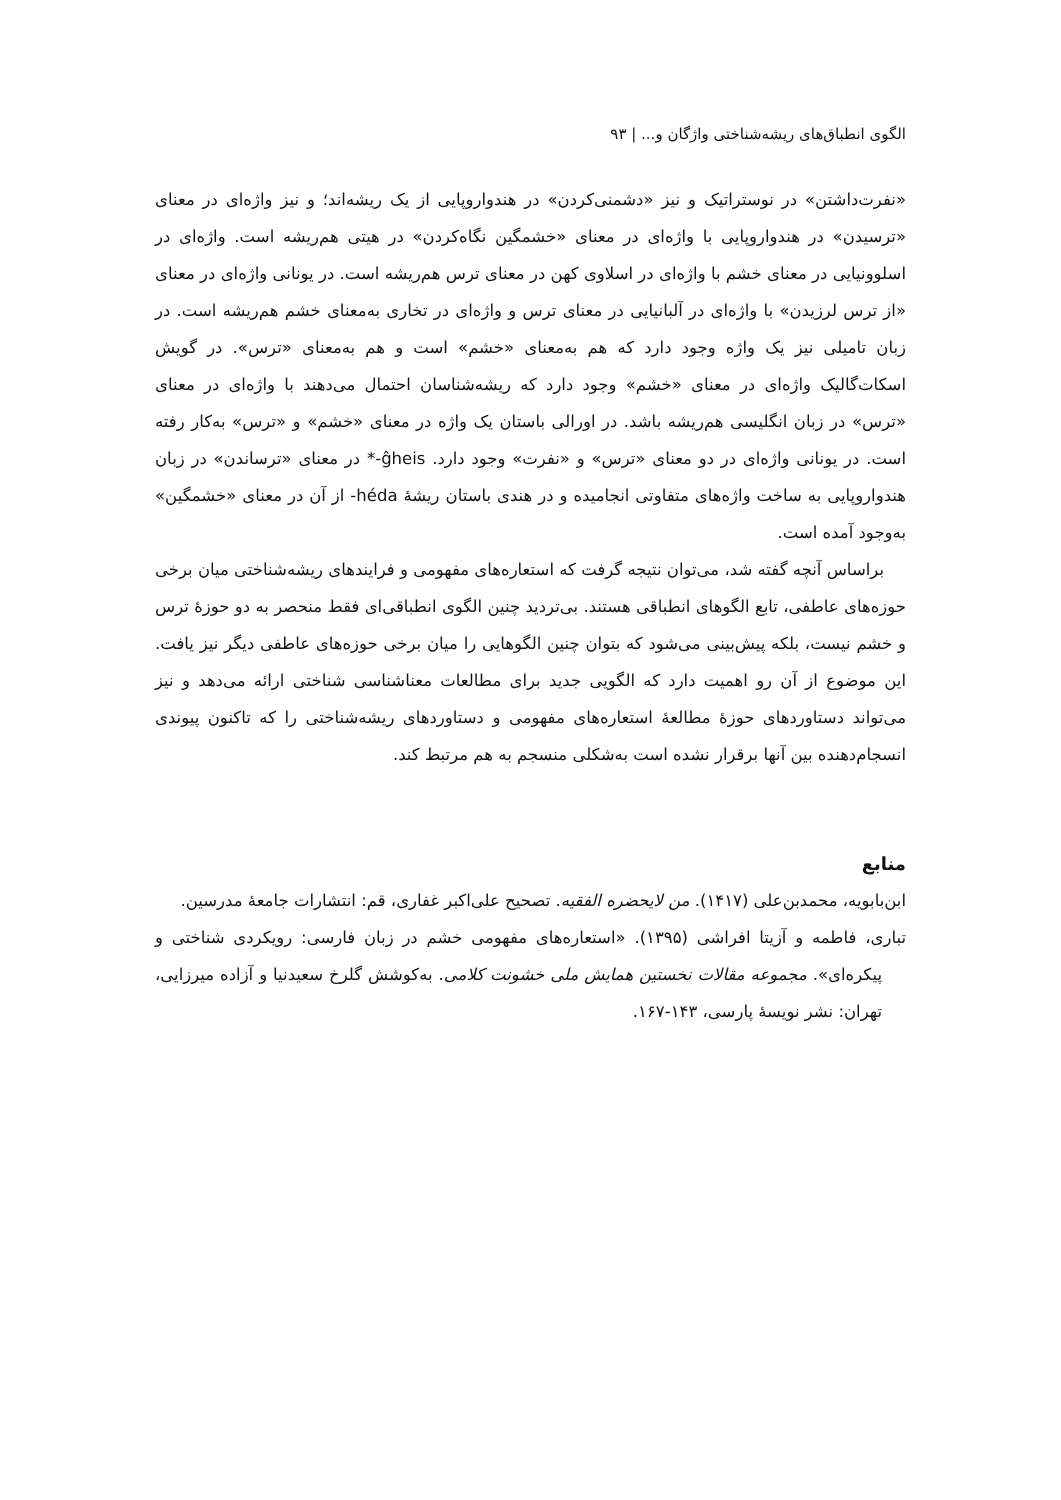الگوی انطباق‌های ریشه‌شناختی واژگان و... | ۹۳
«نفرت‌داشتن» در نوستراتیک و نیز «دشمنی‌کردن» در هندواروپایی از یک ریشه‌اند؛ و نیز واژه‌ای در معنای «ترسیدن» در هندواروپایی با واژه‌ای در معنای «خشمگین نگاه‌کردن» در هیتی هم‌ریشه است. واژه‌ای در اسلوونیایی در معنای خشم با واژه‌ای در اسلاوی کهن در معنای ترس هم‌ریشه است. در یونانی واژه‌ای در معنای «از ترس لرزیدن» با واژه‌ای در آلبانیایی در معنای ترس و واژه‌ای در تخاری به‌معنای خشم هم‌ریشه است. در زبان تامیلی نیز یک واژه وجود دارد که هم به‌معنای «خشم» است و هم به‌معنای «ترس». در گویش اسکات‌گالیک واژه‌ای در معنای «خشم» وجود دارد که ریشه‌شناسان احتمال می‌دهند با واژه‌ای در معنای «ترس» در زبان انگلیسی هم‌ریشه باشد. در اورالی باستان یک واژه در معنای «خشم» و «ترس» به‌کار رفته است. در یونانی واژه‌ای در دو معنای «ترس» و «نفرت» وجود دارد. ĝheis-* در معنای «ترساندن» در زبان هندواروپایی به ساخت واژه‌های متفاوتی انجامیده و در هندی باستان ریشهٔ héda- از آن در معنای «خشمگین» به‌وجود آمده است.
براساس آنچه گفته شد، می‌توان نتیجه گرفت که استعاره‌های مفهومی و فرایندهای ریشه‌شناختی میان برخی حوزه‌های عاطفی، تابع الگوهای انطباقی هستند. بی‌تردید چنین الگوی انطباقی‌ای فقط منحصر به دو حوزهٔ ترس و خشم نیست، بلکه پیش‌بینی می‌شود که بتوان چنین الگوهایی را میان برخی حوزه‌های عاطفی دیگر نیز یافت. این موضوع از آن رو اهمیت دارد که الگویی جدید برای مطالعات معناشناسی شناختی ارائه می‌دهد و نیز می‌تواند دستاوردهای حوزهٔ مطالعهٔ استعاره‌های مفهومی و دستاوردهای ریشه‌شناختی را که تاکنون پیوندی انسجام‌دهنده بین آنها برقرار نشده است به‌شکلی منسجم به هم مرتبط کند.
منابع
ابن‌بابویه، محمدبن‌علی (۱۴۱۷). من لایحضره الفقیه. تصحیح علی‌اکبر غفاری، قم: انتشارات جامعهٔ مدرسین.
تباری، فاطمه و آزیتا افراشی (۱۳۹۵). «استعاره‌های مفهومی خشم در زبان فارسی: رویکردی شناختی و پیکره‌ای». مجموعه مقالات نخستین همایش ملی خشونت کلامی. به‌کوشش گلرخ سعیدنیا و آزاده میرزایی، تهران: نشر نویسهٔ پارسی، ۱۴۳-۱۶۷.